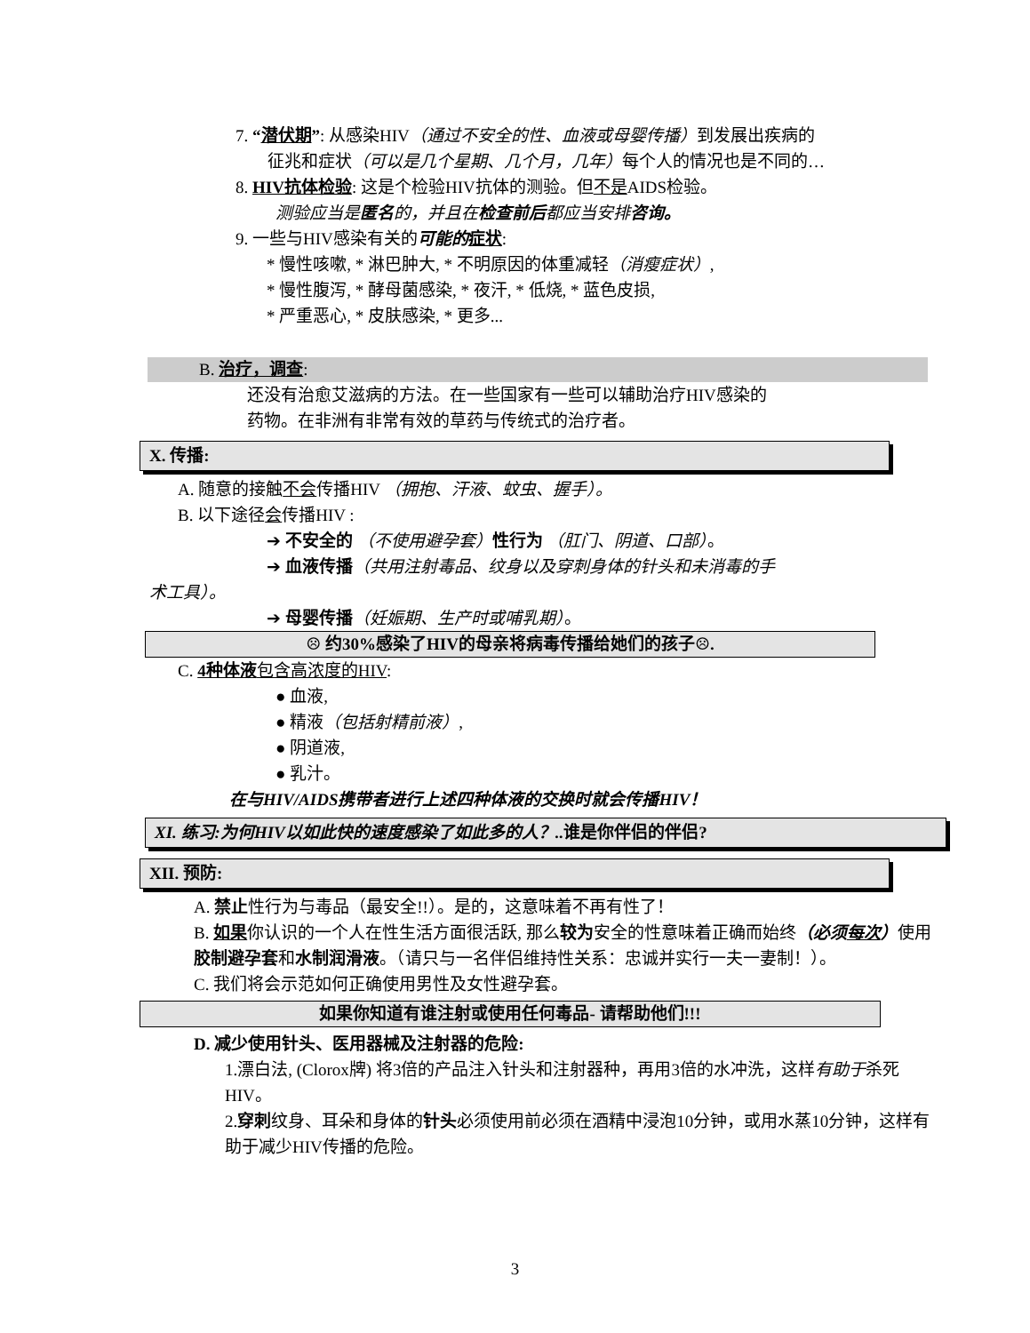7. “潜伏期”: 从感染HIV（通过不安全的性、血液或母婴传播）到发展出疾病的
征兆和症状（可以是几个星期、几个月，几年）每个人的情况也是不同的…
8. HIV抗体检验: 这是个检验HIV抗体的测验。但不是AIDS检验。
测验应当是匿名的，并且在检查前后都应当安排咨询。
9. 一些与HIV感染有关的可能的 症状:
* 慢性咳嗽, * 淋巴肿大, * 不明原因的体重减轻（消瘦症状）,
* 慢性腹泻, * 酵母菌感染, * 夜汗, * 低烧, * 蓝色皮损,
* 严重恶心, * 皮肤感染, * 更多...
B. 治疗，调查:
还没有治愈艾滋病的方法。在一些国家有一些可以辅助治疗HIV感染的
药物。在非洲有非常有效的草药与传统式的治疗者。
X. 传播:
A. 随意的接触不会传播HIV （拥抱、汗液、蚊虫、握手）。
B. 以下途径会传播HIV :
➔ 不安全的 （不使用避孕套）性行为 （肛门、阴道、口部）。
➔ 血液传播（共用注射毒品、纹身以及穿刺身体的针头和未消毒的手
术工具）。
➔ 母婴传播（妊娠期、生产时或哺乳期）。
☹ 约30%感染了HIV的母亲将病毒传播给她们的孩子☹.
C. 4种体液 包含高浓度的HIV:
● 血液,
● 精液（包括射精前液）,
● 阴道液,
● 乳汁。
在与HIV/AIDS携带者进行上述四种体液的交换时就会传播HIV！
XI. 练习:为何HIV以如此快的速度感染了如此多的人？.. 谁是你伴侣的伴侣?
XII. 预防:
A. 禁止性行为与毒品（最安全!!）。是的，这意味着不再有性了！
B. 如果你认识的一个人在性生活方面很活跃, 那么较为安全的性意味着正确而始终（必须每次）使用胶制避孕套和水制润滑液。（请只与一名伴侣维持性关系：忠诚并实行一夫一妻制！）。
C. 我们将会示范如何正确使用男性及女性避孕套。
如果你知道有谁注射或使用任何毒品- 请帮助他们!!!
D. 减少使用针头、医用器械及注射器的危险:
1.漂白法, (Clorox牌) 将3倍的产品注入针头和注射器种，再用3倍的水冲洗，这样有助于杀死HIV。
2.穿刺纹身、耳朵和身体的针头必须使用前必须在酒精中浸泡10分钟，或用水蒸10分钟，这样有助于减少HIV传播的危险。
3